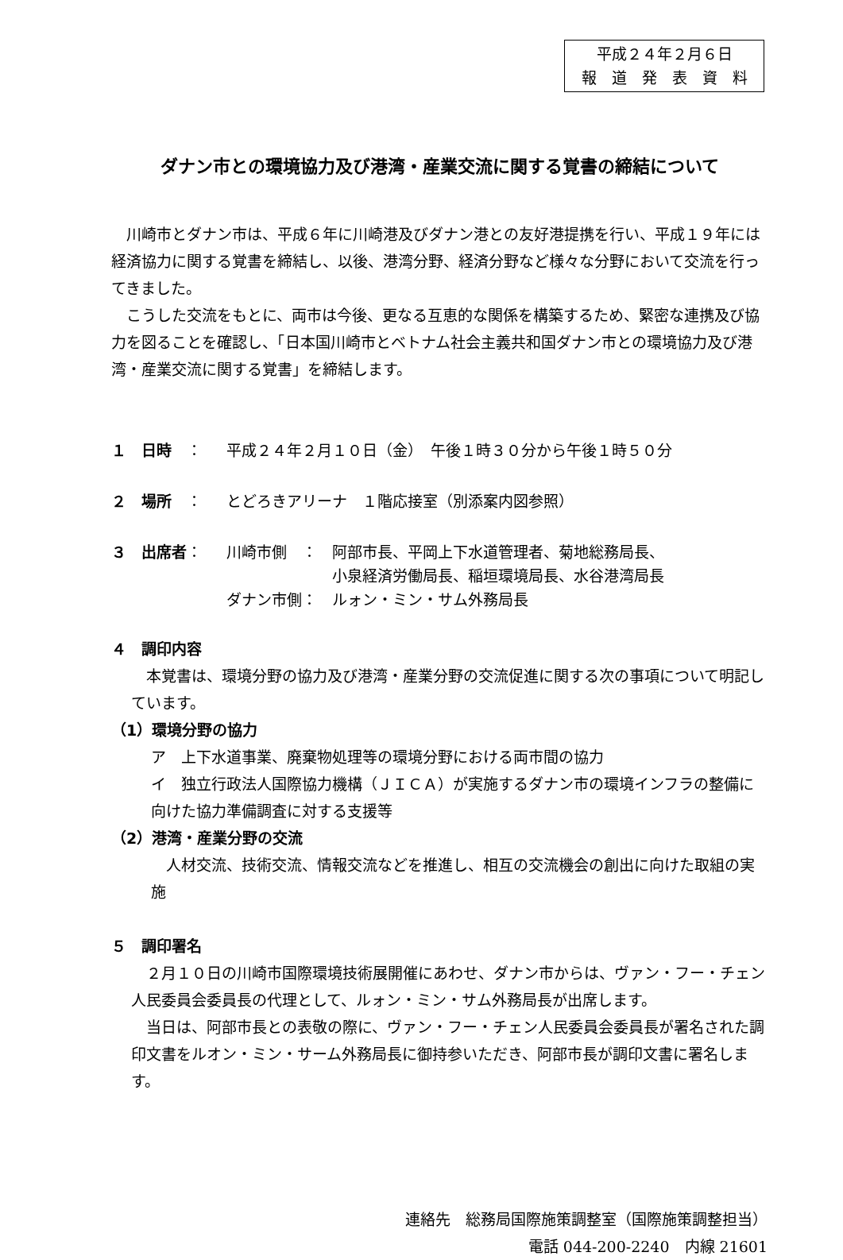平成２４年２月６日
報　道　発　表　資　料
ダナン市との環境協力及び港湾・産業交流に関する覚書の締結について
　川崎市とダナン市は、平成６年に川崎港及びダナン港との友好港提携を行い、平成１９年には経済協力に関する覚書を締結し、以後、港湾分野、経済分野など様々な分野において交流を行ってきました。
　こうした交流をもとに、両市は今後、更なる互恵的な関係を構築するため、緊密な連携及び協力を図ることを確認し、「日本国川崎市とベトナム社会主義共和国ダナン市との環境協力及び港湾・産業交流に関する覚書」を締結します。
１　日時　： 平成２４年２月１０日（金）　午後１時３０分から午後１時５０分
２　場所　： とどろきアリーナ　１階応接室（別添案内図参照）
３　出席者： 川崎市側　：　阿部市長、平岡上下水道管理者、菊地総務局長、
　　　　　　　小泉経済労働局長、稲垣環境局長、水谷港湾局長
ダナン市側：　ルォン・ミン・サム外務局長
４　調印内容
　本覚書は、環境分野の協力及び港湾・産業分野の交流促進に関する次の事項について明記しています。
（1）環境分野の協力
ア　上下水道事業、廃棄物処理等の環境分野における両市間の協力
イ　独立行政法人国際協力機構（ＪＩＣＡ）が実施するダナン市の環境インフラの整備に向けた協力準備調査に対する支援等
（2）港湾・産業分野の交流
　人材交流、技術交流、情報交流などを推進し、相互の交流機会の創出に向けた取組の実施
５　調印署名
　２月１０日の川崎市国際環境技術展開催にあわせ、ダナン市からは、ヴァン・フー・チェン人民委員会委員長の代理として、ルォン・ミン・サム外務局長が出席します。
　当日は、阿部市長との表敬の際に、ヴァン・フー・チェン人民委員会委員長が署名された調印文書をルオン・ミン・サーム外務局長に御持参いただき、阿部市長が調印文書に署名します。
連絡先　総務局国際施策調整室（国際施策調整担当）
電話 044-200-2240　内線 21601